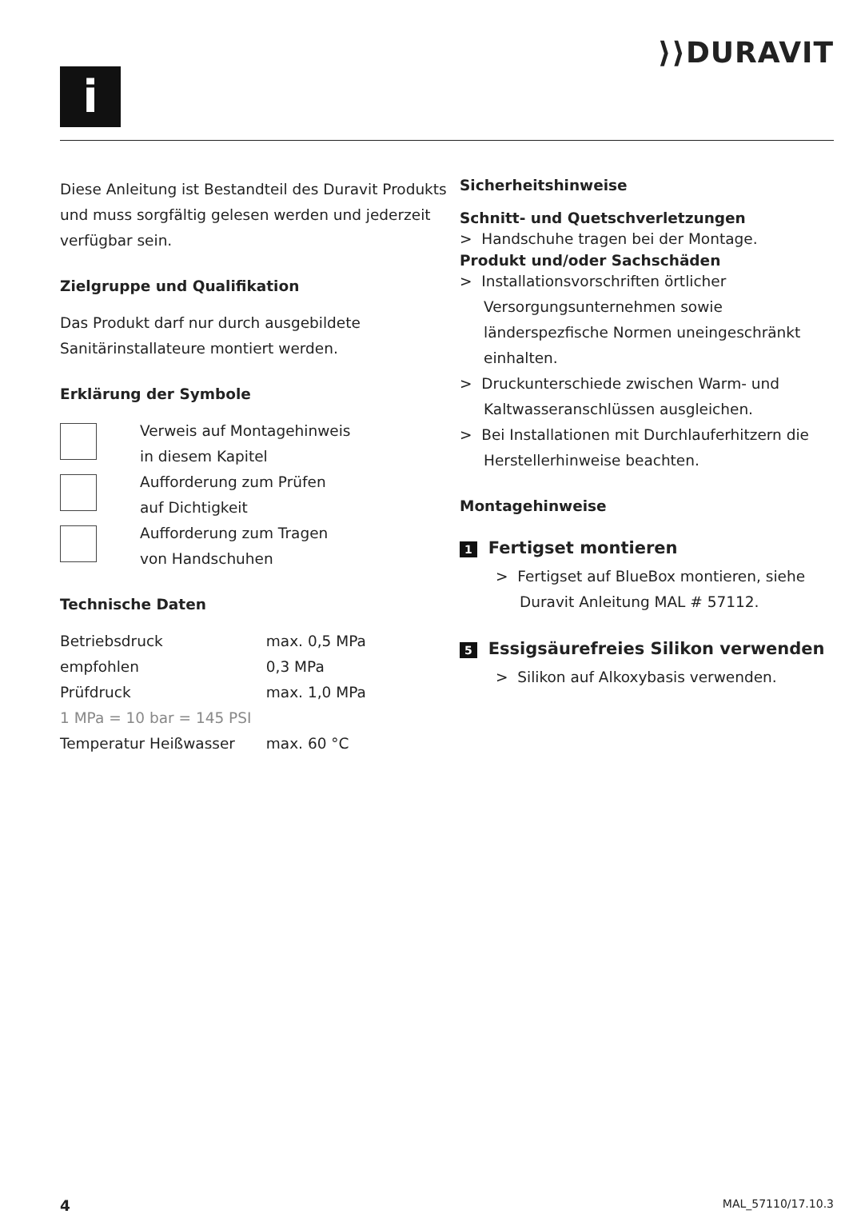i
⟩⟩DURAVIT
Diese Anleitung ist Bestandteil des Duravit Produkts und muss sorgfältig gelesen werden und jederzeit verfügbar sein.
Zielgruppe und Qualifikation
Das Produkt darf nur durch ausgebildete Sanitärinstallateure montiert werden.
Erklärung der Symbole
Verweis auf Montagehinweis
in diesem Kapitel
Aufforderung zum Prüfen
auf Dichtigkeit
Aufforderung zum Tragen
von Handschuhen
Technische Daten
| Betriebsdruck | max. 0,5 MPa |
| empfohlen | 0,3 MPa |
| Prüfdruck | max. 1,0 MPa |
| 1 MPa = 10 bar = 145 PSI | |
| Temperatur Heißwasser | max. 60 °C |
Sicherheitshinweise
Schnitt- und Quetschverletzungen
> Handschuhe tragen bei der Montage.
Produkt und/oder Sachschäden
> Installationsvorschriften örtlicher Versorgungsunternehmen sowie länderspezfische Normen uneingeschränkt einhalten.
> Druckunterschiede zwischen Warm- und Kaltwasseranschlüssen ausgleichen.
> Bei Installationen mit Durchlauferhitzern die Herstellerhinweise beachten.
Montagehinweise
1 Fertigset montieren
> Fertigset auf BlueBox montieren, siehe Duravit Anleitung MAL # 57112.
5 Essigsäurefreies Silikon verwenden
> Silikon auf Alkoxybasis verwenden.
4 MAL_57110/17.10.3